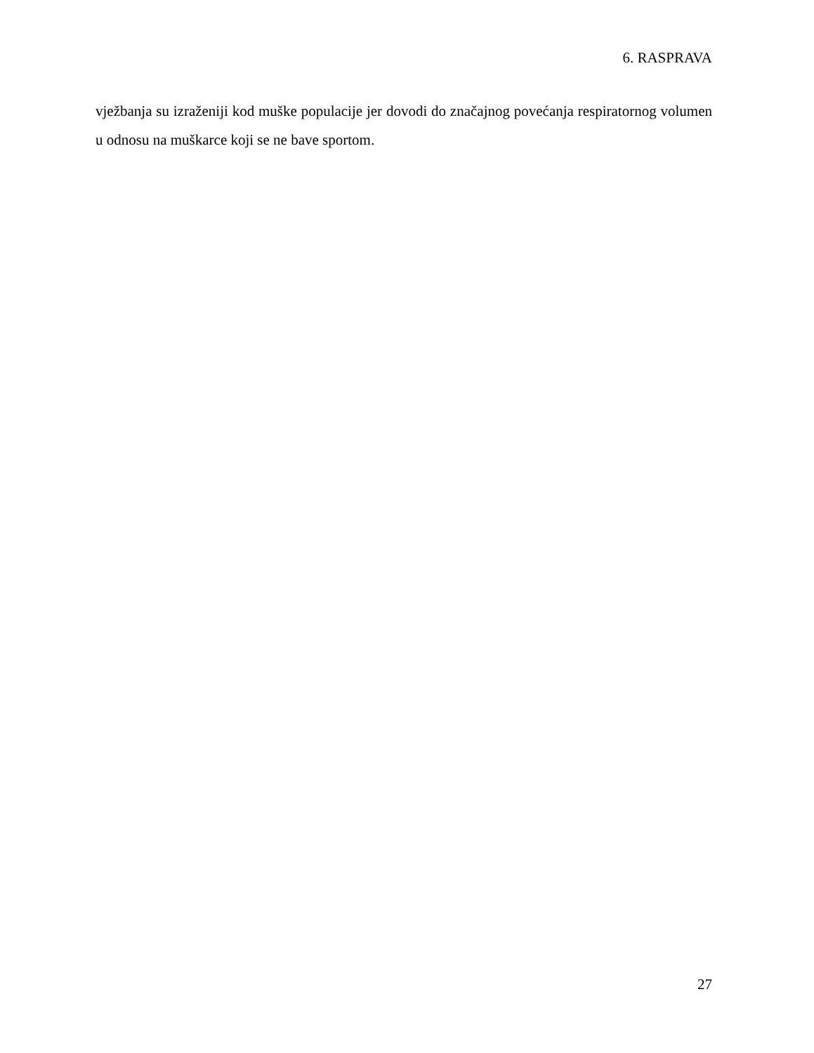6. RASPRAVA
vježbanja su izraženiji kod muške populacije jer dovodi do značajnog povećanja respiratornog volumen u odnosu na muškarce koji se ne bave sportom.
27